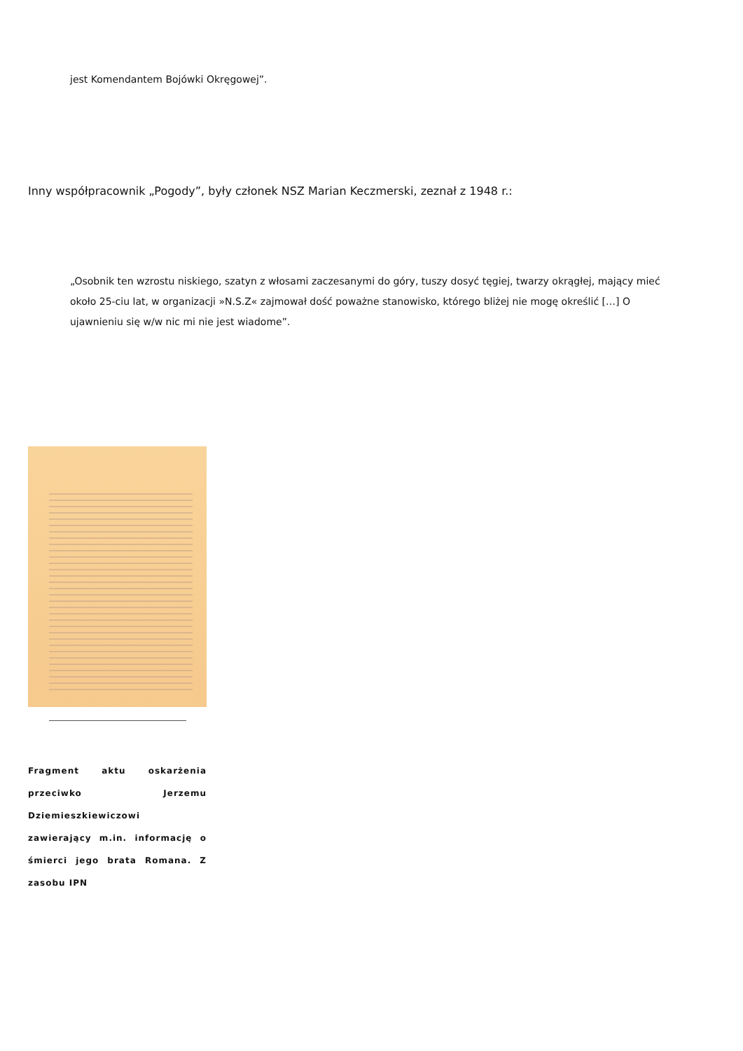jest Komendantem Bojówki Okręgowej”.
Inny współpracownik „Pogody”, były członek NSZ Marian Keczmerski, zeznał z 1948 r.:
„Osobnik ten wzrostu niskiego, szatyn z włosami zaczesanymi do góry, tuszy dosyć tęgiej, twarzy okrągłej, mający mieć około 25-ciu lat, w organizacji »N.S.Z« zajmował dość poważne stanowisko, którego bliżej nie mogę określić […] O ujawnieniu się w/w nic mi nie jest wiadome”.
Fragment aktu oskarżenia przeciwko Jerzemu Dziemieszkiewiczowi zawierający m.in. informację o śmierci jego brata Romana. Z zasobu IPN